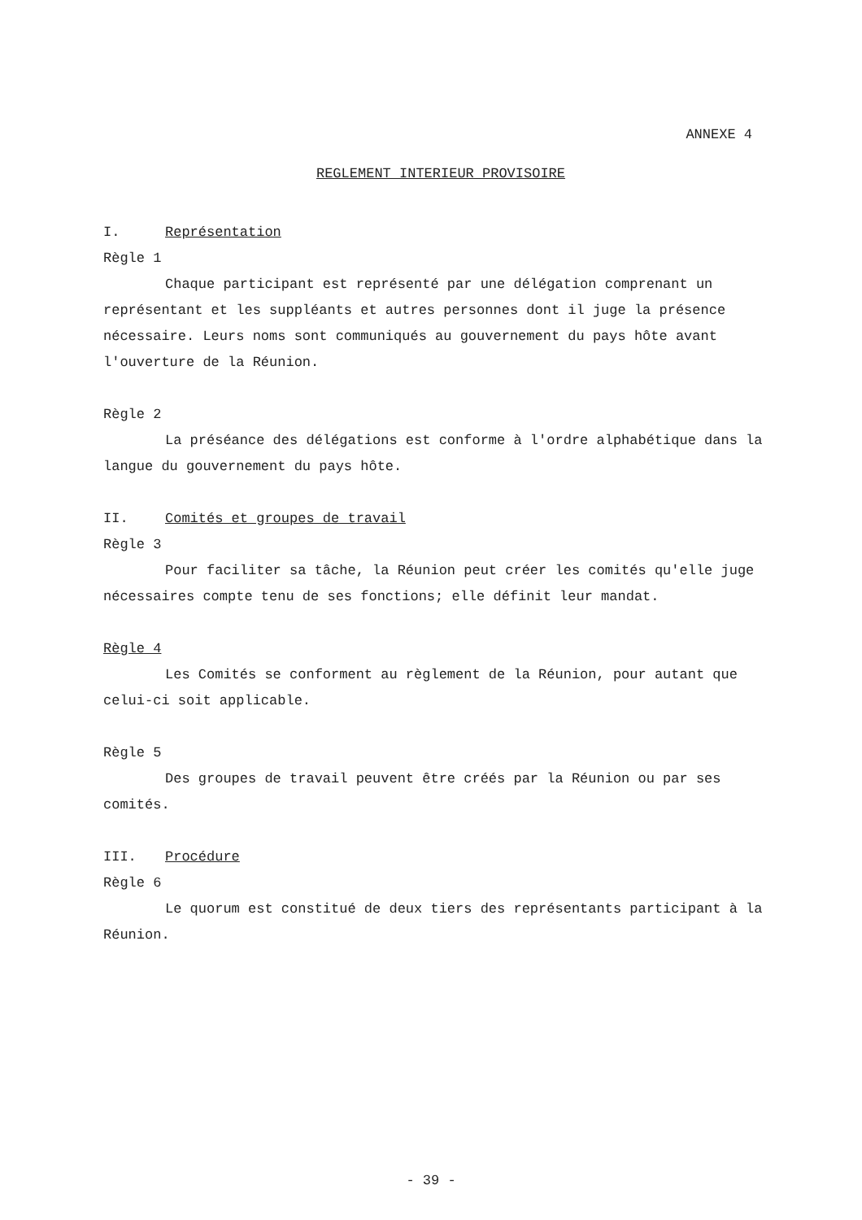ANNEXE 4
REGLEMENT INTERIEUR PROVISOIRE
I. Représentation
Règle 1
Chaque participant est représenté par une délégation comprenant un représentant et les suppléants et autres personnes dont il juge la présence nécessaire. Leurs noms sont communiqués au gouvernement du pays hôte avant l'ouverture de la Réunion.
Règle 2
La préséance des délégations est conforme à l'ordre alphabétique dans la langue du gouvernement du pays hôte.
II. Comités et groupes de travail
Règle 3
Pour faciliter sa tâche, la Réunion peut créer les comités qu'elle juge nécessaires compte tenu de ses fonctions; elle définit leur mandat.
Règle 4
Les Comités se conforment au règlement de la Réunion, pour autant que celui-ci soit applicable.
Règle 5
Des groupes de travail peuvent être créés par la Réunion ou par ses comités.
III. Procédure
Règle 6
Le quorum est constitué de deux tiers des représentants participant à la Réunion.
- 39 -